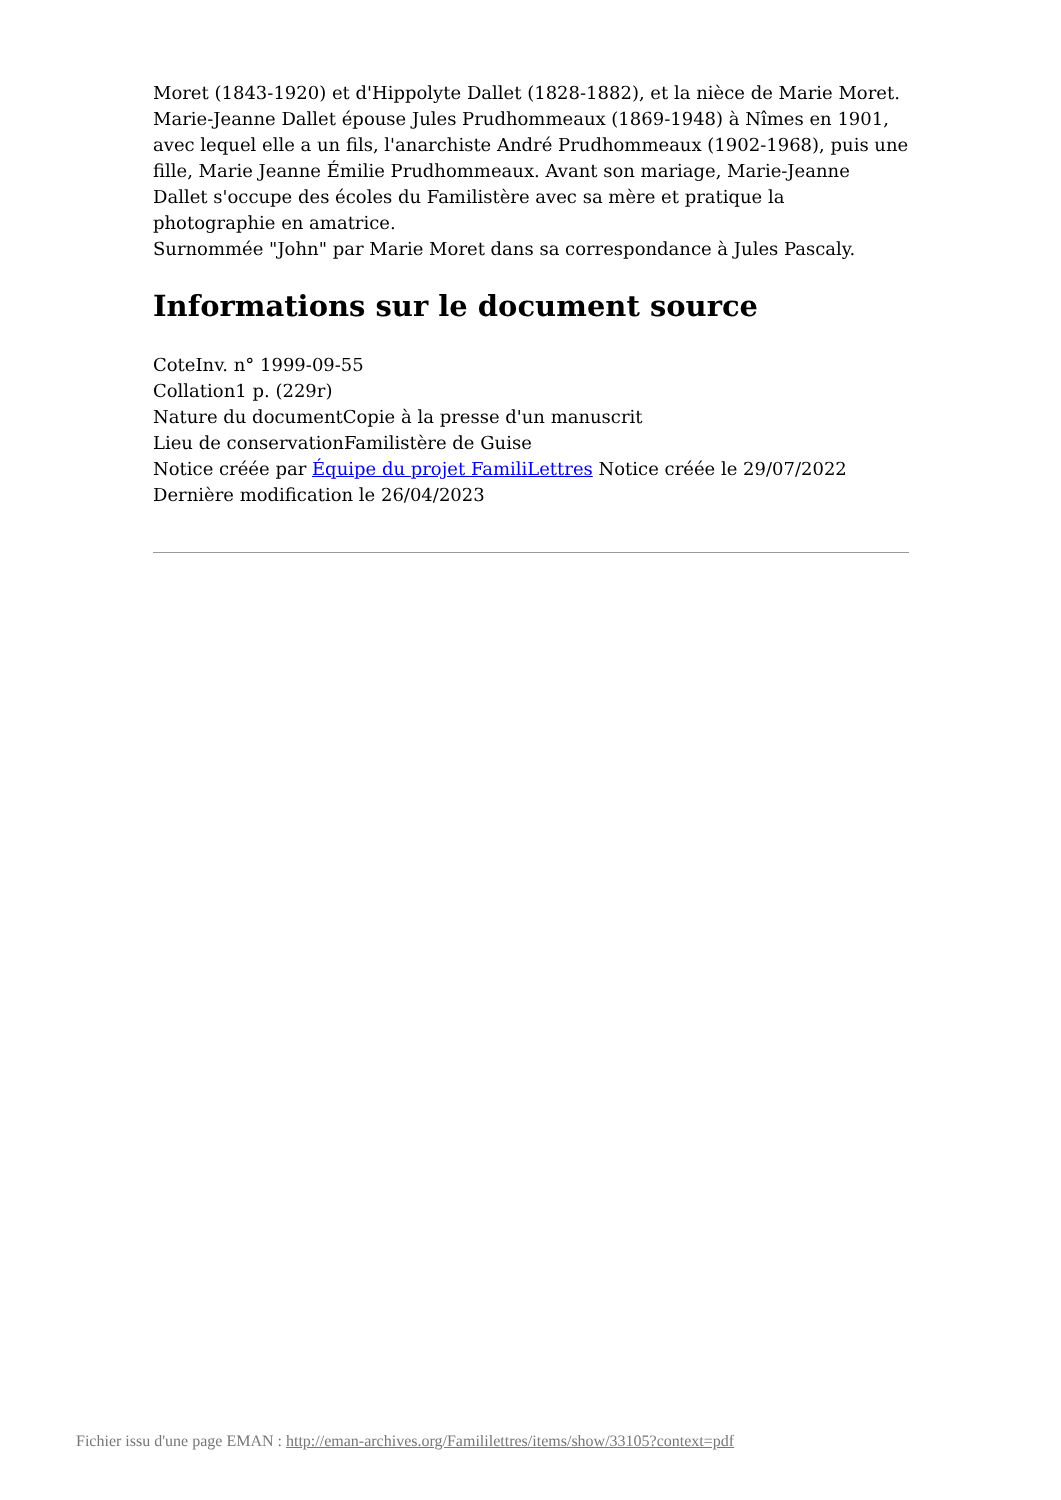Moret (1843-1920) et d'Hippolyte Dallet (1828-1882), et la nièce de Marie Moret.
Marie-Jeanne Dallet épouse Jules Prudhommeaux (1869-1948) à Nîmes en 1901, avec lequel elle a un fils, l'anarchiste André Prudhommeaux (1902-1968), puis une fille, Marie Jeanne Émilie Prudhommeaux. Avant son mariage, Marie-Jeanne Dallet s'occupe des écoles du Familistère avec sa mère et pratique la photographie en amatrice.
Surnommée "John" par Marie Moret dans sa correspondance à Jules Pascaly.
Informations sur le document source
CoteInv. n° 1999-09-55
Collation1 p. (229r)
Nature du documentCopie à la presse d'un manuscrit
Lieu de conservationFamilistère de Guise
Notice créée par Équipe du projet FamiliLettres Notice créée le 29/07/2022
Dernière modification le 26/04/2023
Fichier issu d'une page EMAN : http://eman-archives.org/Famililettres/items/show/33105?context=pdf